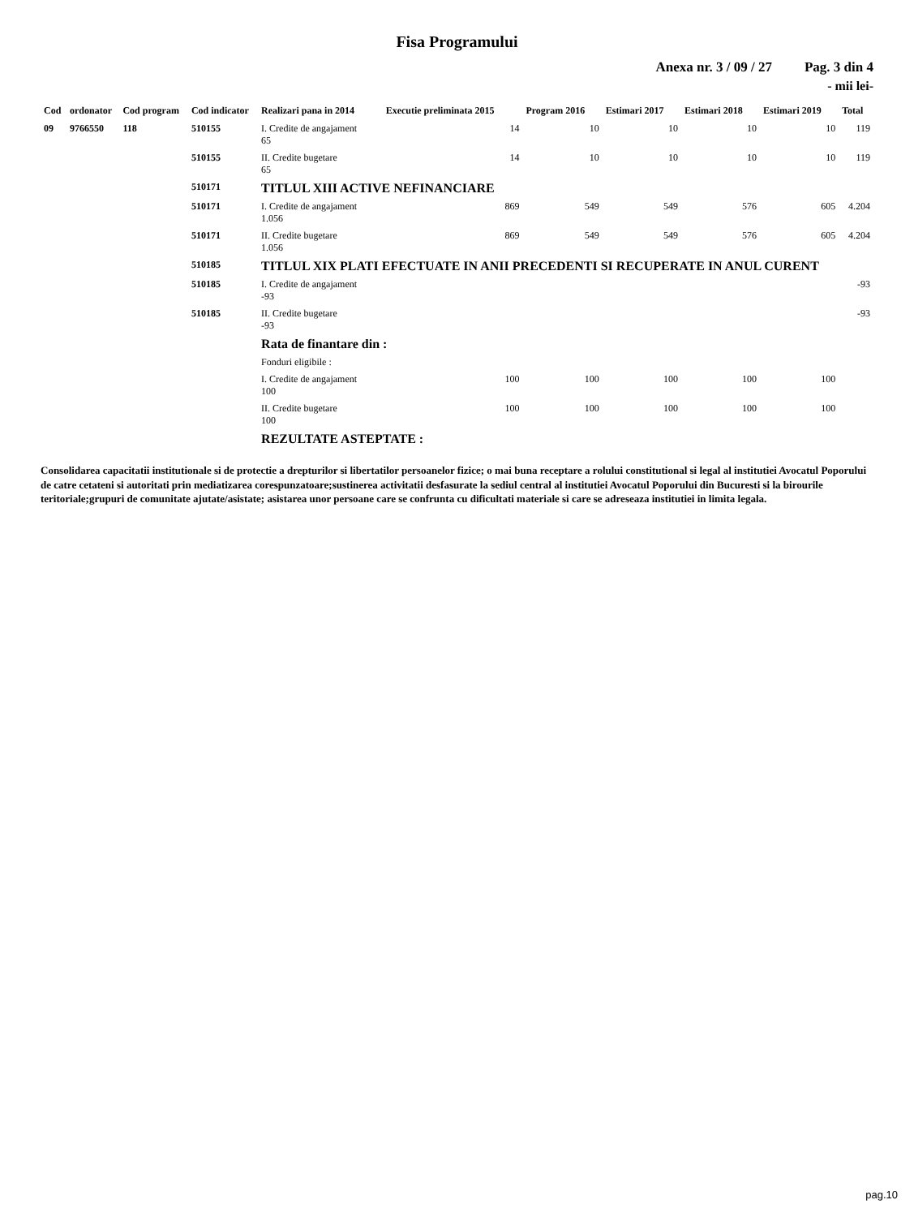Fisa Programului
Anexa nr. 3 / 09 / 27 Pag. 3 din 4
- mii lei-
| Cod | ordonator | Cod program | Cod indicator | Realizari pana in 2014 | Executie preliminata 2015 | Program 2016 | Estimari 2017 | Estimari 2018 | Estimari 2019 | Total |
| --- | --- | --- | --- | --- | --- | --- | --- | --- | --- | --- |
| 09 | 9766550 | 118 | 510155 | I. Credite de angajament 65 | 14 | 10 | 10 | 10 | 10 | 119 |
| | | | 510155 | II. Credite bugetare 65 | 14 | 10 | 10 | 10 | 10 | 119 |
| | | | 510171 | TITLUL XIII ACTIVE NEFINANCIARE | | | | | | |
| | | | 510171 | I. Credite de angajament 1.056 | 869 | 549 | 549 | 576 | 605 | 4.204 |
| | | | 510171 | II. Credite bugetare 1.056 | 869 | 549 | 549 | 576 | 605 | 4.204 |
| | | | 510185 | TITLUL XIX PLATI EFECTUATE IN ANII PRECEDENTI SI RECUPERATE IN ANUL CURENT | | | | | | |
| | | | 510185 | I. Credite de angajament -93 | | | | | | -93 |
| | | | 510185 | II. Credite bugetare -93 | | | | | | -93 |
| | | | | Rata de finantare din : | | | | | | |
| | | | | Fonduri eligibile : | | | | | | |
| | | | | I. Credite de angajament 100 | 100 | 100 | 100 | 100 | 100 | |
| | | | | II. Credite bugetare 100 | 100 | 100 | 100 | 100 | 100 | |
| | | | | REZULTATE ASTEPTATE : | | | | | | |
Consolidarea capacitatii institutionale si de protectie a drepturilor si libertatilor persoanelor fizice; o mai buna receptare a rolului constitutional si legal al institutiei Avocatul Poporului de catre cetateni si autoritati prin mediatizarea corespunzatoare;sustinerea activitatii desfasurate la sediul central al institutiei Avocatul Poporului din Bucuresti si la birourile teritoriale;grupuri de comunitate ajutate/asistate; asistarea unor persoane care se confrunta cu dificultati materiale si care se adreseaza institutiei in limita legala.
pag.10